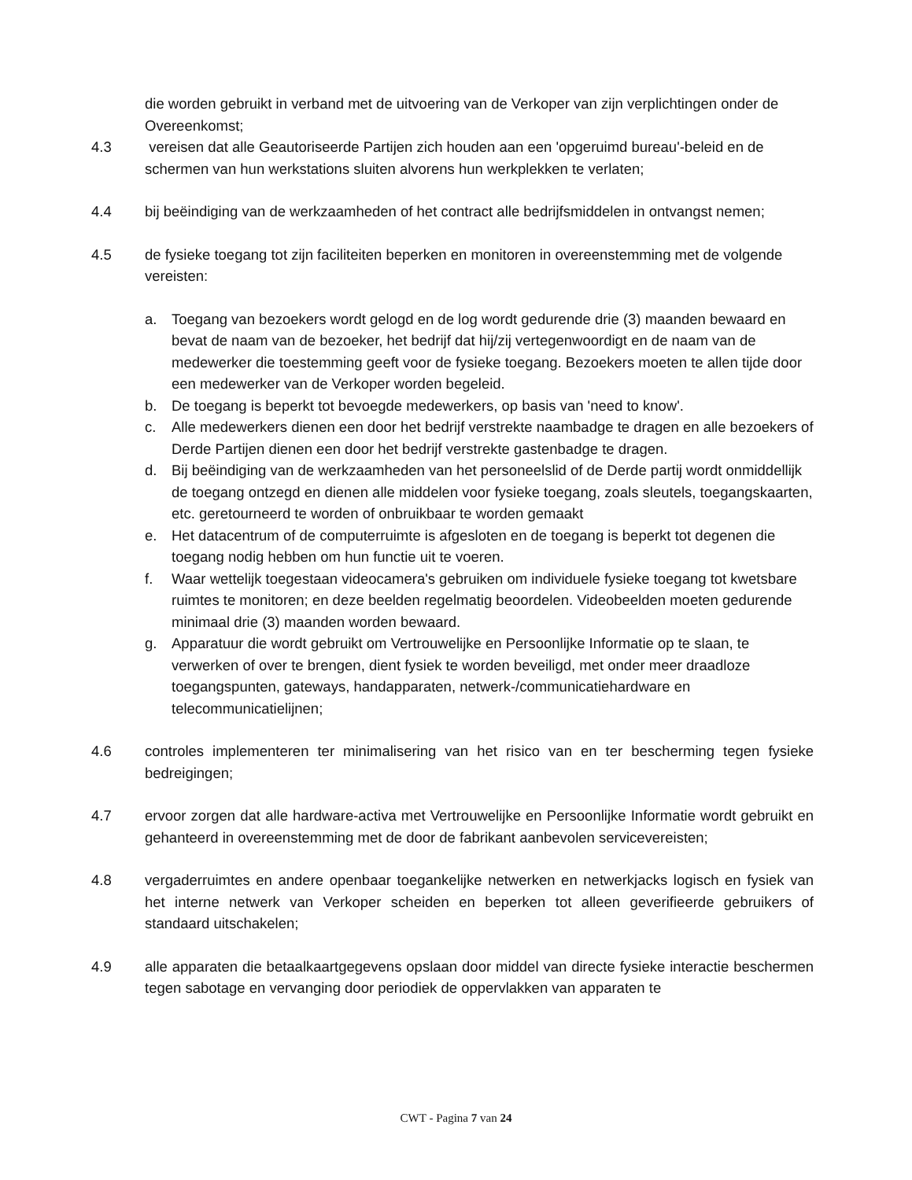die worden gebruikt in verband met de uitvoering van de Verkoper van zijn verplichtingen onder de Overeenkomst;
4.3 vereisen dat alle Geautoriseerde Partijen zich houden aan een 'opgeruimd bureau'-beleid en de schermen van hun werkstations sluiten alvorens hun werkplekken te verlaten;
4.4 bij beëindiging van de werkzaamheden of het contract alle bedrijfsmiddelen in ontvangst nemen;
4.5 de fysieke toegang tot zijn faciliteiten beperken en monitoren in overeenstemming met de volgende vereisten:
a. Toegang van bezoekers wordt gelogd en de log wordt gedurende drie (3) maanden bewaard en bevat de naam van de bezoeker, het bedrijf dat hij/zij vertegenwoordigt en de naam van de medewerker die toestemming geeft voor de fysieke toegang. Bezoekers moeten te allen tijde door een medewerker van de Verkoper worden begeleid.
b. De toegang is beperkt tot bevoegde medewerkers, op basis van 'need to know'.
c. Alle medewerkers dienen een door het bedrijf verstrekte naambadge te dragen en alle bezoekers of Derde Partijen dienen een door het bedrijf verstrekte gastenbadge te dragen.
d. Bij beëindiging van de werkzaamheden van het personeelslid of de Derde partij wordt onmiddellijk de toegang ontzegd en dienen alle middelen voor fysieke toegang, zoals sleutels, toegangskaarten, etc. geretourneerd te worden of onbruikbaar te worden gemaakt
e. Het datacentrum of de computerruimte is afgesloten en de toegang is beperkt tot degenen die toegang nodig hebben om hun functie uit te voeren.
f. Waar wettelijk toegestaan videocamera's gebruiken om individuele fysieke toegang tot kwetsbare ruimtes te monitoren; en deze beelden regelmatig beoordelen. Videobeelden moeten gedurende minimaal drie (3) maanden worden bewaard.
g. Apparatuur die wordt gebruikt om Vertrouwelijke en Persoonlijke Informatie op te slaan, te verwerken of over te brengen, dient fysiek te worden beveiligd, met onder meer draadloze toegangspunten, gateways, handapparaten, netwerk-/communicatiehardware en telecommunicatielijnen;
4.6 controles implementeren ter minimalisering van het risico van en ter bescherming tegen fysieke bedreigingen;
4.7 ervoor zorgen dat alle hardware-activa met Vertrouwelijke en Persoonlijke Informatie wordt gebruikt en gehanteerd in overeenstemming met de door de fabrikant aanbevolen servicevereisten;
4.8 vergaderruimtes en andere openbaar toegankelijke netwerken en netwerkjacks logisch en fysiek van het interne netwerk van Verkoper scheiden en beperken tot alleen geverifieerde gebruikers of standaard uitschakelen;
4.9 alle apparaten die betaalkaartgegevens opslaan door middel van directe fysieke interactie beschermen tegen sabotage en vervanging door periodiek de oppervlakken van apparaten te
CWT - Pagina 7 van 24